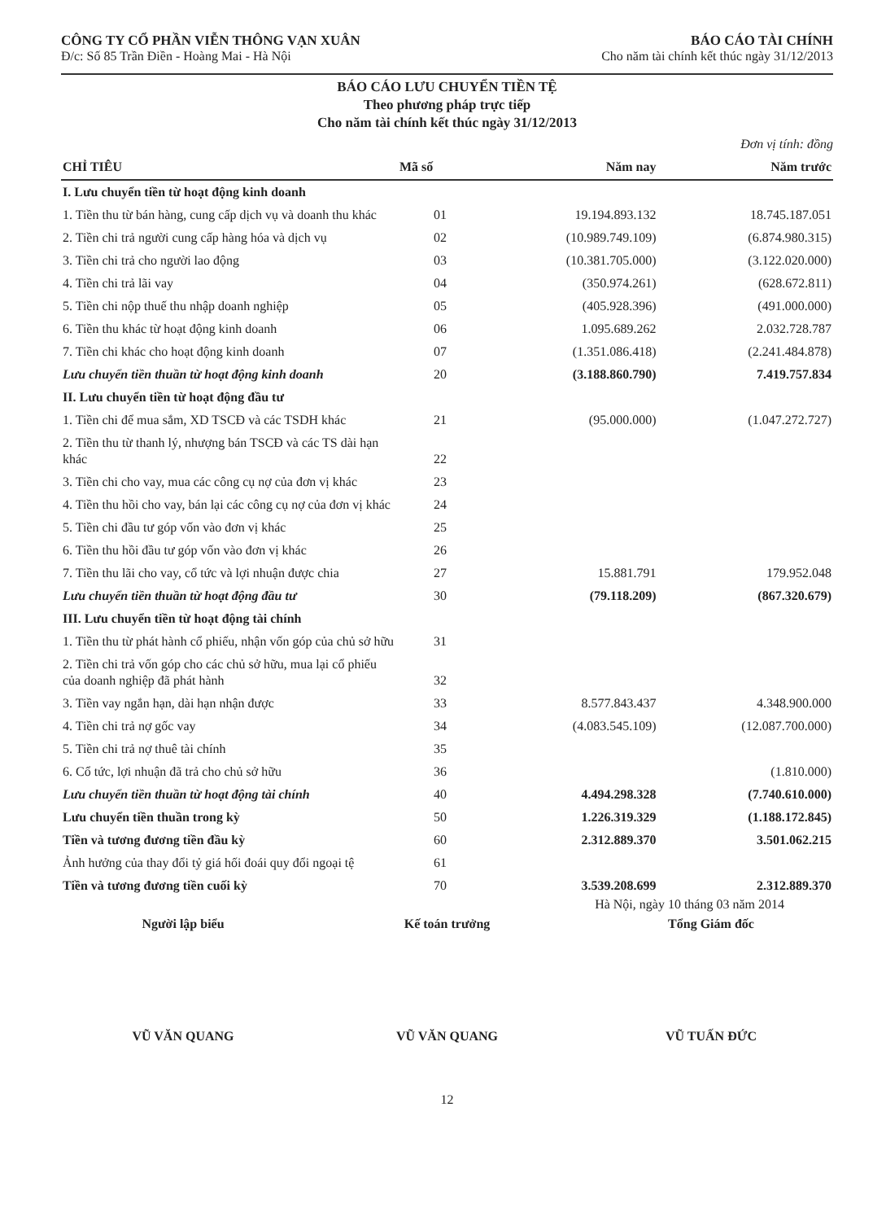CÔNG TY CỔ PHẦN VIỄN THÔNG VẠN XUÂN
Đ/c: Số 85 Trần Điền - Hoàng Mai - Hà Nội
BÁO CÁO TÀI CHÍNH
Cho năm tài chính kết thúc ngày 31/12/2013
BÁO CÁO LƯU CHUYỂN TIỀN TỆ
Theo phương pháp trực tiếp
Cho năm tài chính kết thúc ngày 31/12/2013
Đơn vị tính: đồng
| CHỈ TIÊU | Mã số | Năm nay | Năm trước |
| --- | --- | --- | --- |
| I. Lưu chuyển tiền từ hoạt động kinh doanh | | | |
| 1. Tiền thu từ bán hàng, cung cấp dịch vụ và doanh thu khác | 01 | 19.194.893.132 | 18.745.187.051 |
| 2. Tiền chi trả người cung cấp hàng hóa và dịch vụ | 02 | (10.989.749.109) | (6.874.980.315) |
| 3. Tiền chi trả cho người lao động | 03 | (10.381.705.000) | (3.122.020.000) |
| 4. Tiền chi trả lãi vay | 04 | (350.974.261) | (628.672.811) |
| 5. Tiền chi nộp thuế thu nhập doanh nghiệp | 05 | (405.928.396) | (491.000.000) |
| 6. Tiền thu khác từ hoạt động kinh doanh | 06 | 1.095.689.262 | 2.032.728.787 |
| 7. Tiền chi khác cho hoạt động kinh doanh | 07 | (1.351.086.418) | (2.241.484.878) |
| Lưu chuyển tiền thuần từ hoạt động kinh doanh | 20 | (3.188.860.790) | 7.419.757.834 |
| II. Lưu chuyển tiền từ hoạt động đầu tư | | | |
| 1. Tiền chi để mua sắm, XD TSCĐ và các TSDH khác | 21 | (95.000.000) | (1.047.272.727) |
| 2. Tiền thu từ thanh lý, nhượng bán TSCĐ và các TS dài hạn khác | 22 | | |
| 3. Tiền chi cho vay, mua các công cụ nợ của đơn vị khác | 23 | | |
| 4. Tiền thu hồi cho vay, bán lại các công cụ nợ của đơn vị khác | 24 | | |
| 5. Tiền chi đầu tư góp vốn vào đơn vị khác | 25 | | |
| 6. Tiền thu hồi đầu tư góp vốn vào đơn vị khác | 26 | | |
| 7. Tiền thu lãi cho vay, cổ tức và lợi nhuận được chia | 27 | 15.881.791 | 179.952.048 |
| Lưu chuyển tiền thuần từ hoạt động đầu tư | 30 | (79.118.209) | (867.320.679) |
| III. Lưu chuyển tiền từ hoạt động tài chính | | | |
| 1. Tiền thu từ phát hành cổ phiếu, nhận vốn góp của chủ sở hữu | 31 | | |
| 2. Tiền chi trả vốn góp cho các chủ sở hữu, mua lại cổ phiếu của doanh nghiệp đã phát hành | 32 | | |
| 3. Tiền vay ngắn hạn, dài hạn nhận được | 33 | 8.577.843.437 | 4.348.900.000 |
| 4. Tiền chi trả nợ gốc vay | 34 | (4.083.545.109) | (12.087.700.000) |
| 5. Tiền chi trả nợ thuê tài chính | 35 | | |
| 6. Cổ tức, lợi nhuận đã trả cho chủ sở hữu | 36 | | (1.810.000) |
| Lưu chuyển tiền thuần từ hoạt động tài chính | 40 | 4.494.298.328 | (7.740.610.000) |
| Lưu chuyển tiền thuần trong kỳ | 50 | 1.226.319.329 | (1.188.172.845) |
| Tiền và tương đương tiền đầu kỳ | 60 | 2.312.889.370 | 3.501.062.215 |
| Ảnh hưởng của thay đổi tỷ giá hối đoái quy đổi ngoại tệ | 61 | | |
| Tiền và tương đương tiền cuối kỳ | 70 | 3.539.208.699 | 2.312.889.370 |
Hà Nội, ngày 10 tháng 03 năm 2014
Người lập biểu
VŨ VĂN QUANG
Kế toán trưởng
VŨ VĂN QUANG
Tổng Giám đốc
VŨ TUẤN ĐỨC
12